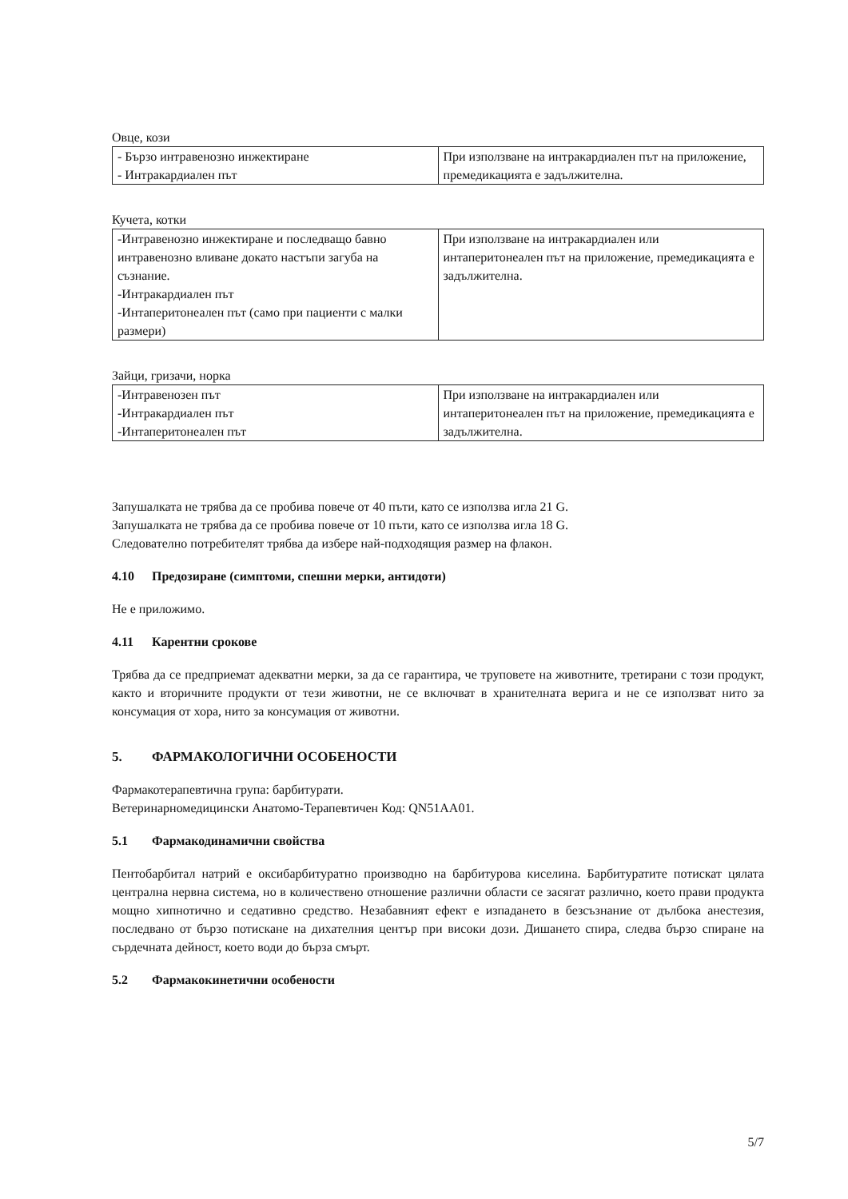Овце, кози
| - Бързо интравенозно инжектиране - Интракардиален път | При използване на интракардиален път на приложение, премедикацията е задължителна. |
Кучета, котки
| -Интравенозно инжектиране и последващо бавно интравенозно вливане докато настъпи загуба на съзнание. -Интракардиален път -Интаперитонеален път (само при пациенти с малки размери) | При използване на интракардиален или интаперитонеален път на приложение, премедикацията е задължителна. |
Зайци, гризачи, норка
| -Интравенозен път -Интракардиален път -Интаперитонеален път | При използване на интракардиален или интаперитонеален път на приложение, премедикацията е задължителна. |
Запушалката не трябва да се пробива повече от 40 пъти, като се използва игла 21 G.
Запушалката не трябва да се пробива повече от 10 пъти, като се използва игла 18 G.
Следователно потребителят трябва да избере най-подходящия размер на флакон.
4.10 Предозиране (симптоми, спешни мерки, антидоти)
Не е приложимо.
4.11 Карентни срокове
Трябва да се предприемат адекватни мерки, за да се гарантира, че труповете на животните, третирани с този продукт, както и вторичните продукти от тези животни, не се включват в хранителната верига и не се използват нито за консумация от хора, нито за консумация от животни.
5. ФАРМАКОЛОГИЧНИ ОСОБЕНОСТИ
Фармакотерапевтична група: барбитурати.
Ветеринарномедицински Анатомо-Терапевтичен Код: QN51AA01.
5.1 Фармакодинамични свойства
Пентобарбитал натрий е оксибарбитуратно производно на барбитурова киселина. Барбитуратите потискат цялата централна нервна система, но в количествено отношение различни области се засягат различно, което прави продукта мощно хипнотично и седативно средство. Незабавният ефект е изпадането в безсъзнание от дълбока анестезия, последвано от бързо потискане на дихателния център при високи дози. Дишането спира, следва бързо спиране на сърдечната дейност, което води до бърза смърт.
5.2 Фармакокинетични особености
5/7